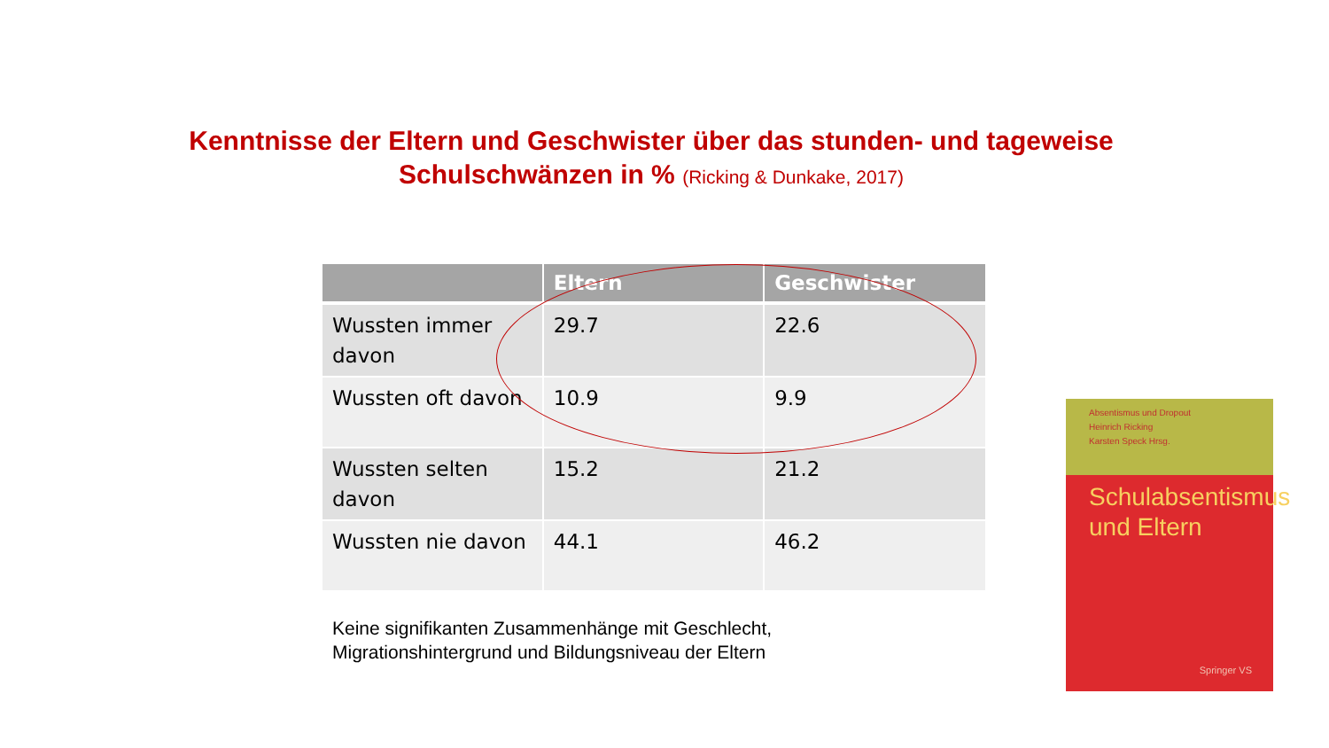Kenntnisse der Eltern und Geschwister über das stunden- und tageweise Schulschwänzen in % (Ricking & Dunkake, 2017)
| | Eltern | Geschwister |
| --- | --- | --- |
| Wussten immer davon | 29.7 | 22.6 |
| Wussten oft davon | 10.9 | 9.9 |
| Wussten selten davon | 15.2 | 21.2 |
| Wussten nie davon | 44.1 | 46.2 |
Keine signifikanten Zusammenhänge mit Geschlecht,
Migrationshintergrund und Bildungsniveau der Eltern
Absentismus und Dropout
Heinrich Ricking
Karsten Speck Hrsg.
Schulabsentismus und Eltern
Springer VS